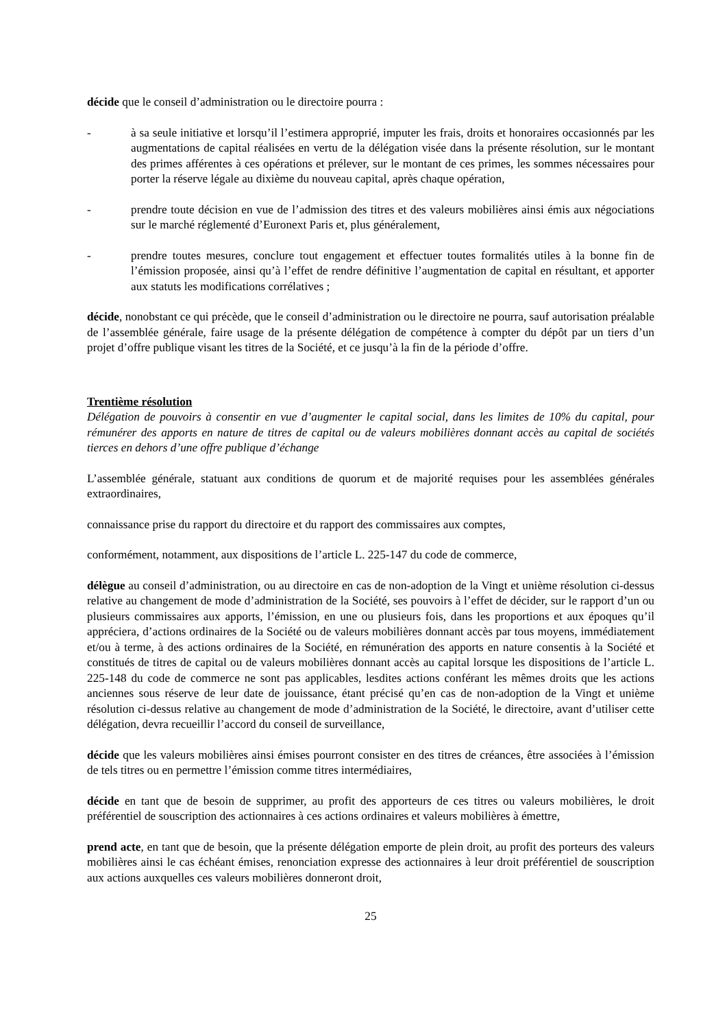décide que le conseil d’administration ou le directoire pourra :
- à sa seule initiative et lorsqu’il l’estimera approprié, imputer les frais, droits et honoraires occasionnés par les augmentations de capital réalisées en vertu de la délégation visée dans la présente résolution, sur le montant des primes afférentes à ces opérations et prélever, sur le montant de ces primes, les sommes nécessaires pour porter la réserve légale au dixième du nouveau capital, après chaque opération,
- prendre toute décision en vue de l’admission des titres et des valeurs mobilières ainsi émis aux négociations sur le marché réglementé d’Euronext Paris et, plus généralement,
- prendre toutes mesures, conclure tout engagement et effectuer toutes formalités utiles à la bonne fin de l’émission proposée, ainsi qu’à l’effet de rendre définitive l’augmentation de capital en résultant, et apporter aux statuts les modifications corrélatives ;
décide, nonobstant ce qui précède, que le conseil d’administration ou le directoire ne pourra, sauf autorisation préalable de l’assemblée générale, faire usage de la présente délégation de compétence à compter du dépôt par un tiers d’un projet d’offre publique visant les titres de la Société, et ce jusqu’à la fin de la période d’offre.
Trentième résolution
Délégation de pouvoirs à consentir en vue d’augmenter le capital social, dans les limites de 10% du capital, pour rémunérer des apports en nature de titres de capital ou de valeurs mobilières donnant accès au capital de sociétés tierces en dehors d’une offre publique d’échange
L’assemblée générale, statuant aux conditions de quorum et de majorité requises pour les assemblées générales extraordinaires,
connaissance prise du rapport du directoire et du rapport des commissaires aux comptes,
conformément, notamment, aux dispositions de l’article L. 225-147 du code de commerce,
délègue au conseil d’administration, ou au directoire en cas de non-adoption de la Vingt et unième résolution ci-dessus relative au changement de mode d’administration de la Société, ses pouvoirs à l’effet de décider, sur le rapport d’un ou plusieurs commissaires aux apports, l’émission, en une ou plusieurs fois, dans les proportions et aux époques qu’il appréciera, d’actions ordinaires de la Société ou de valeurs mobilières donnant accès par tous moyens, immédiatement et/ou à terme, à des actions ordinaires de la Société, en rémunération des apports en nature consentis à la Société et constitués de titres de capital ou de valeurs mobilières donnant accès au capital lorsque les dispositions de l’article L. 225-148 du code de commerce ne sont pas applicables, lesdites actions conférant les mêmes droits que les actions anciennes sous réserve de leur date de jouissance, étant précisé qu’en cas de non-adoption de la Vingt et unième résolution ci-dessus relative au changement de mode d’administration de la Société, le directoire, avant d’utiliser cette délégation, devra recueillir l’accord du conseil de surveillance,
décide que les valeurs mobilières ainsi émises pourront consister en des titres de créances, être associées à l’émission de tels titres ou en permettre l’émission comme titres intermédiaires,
décide en tant que de besoin de supprimer, au profit des apporteurs de ces titres ou valeurs mobilières, le droit préférentiel de souscription des actionnaires à ces actions ordinaires et valeurs mobilières à émettre,
prend acte, en tant que de besoin, que la présente délégation emporte de plein droit, au profit des porteurs des valeurs mobilières ainsi le cas échéant émises, renonciation expresse des actionnaires à leur droit préférentiel de souscription aux actions auxquelles ces valeurs mobilières donneront droit,
25